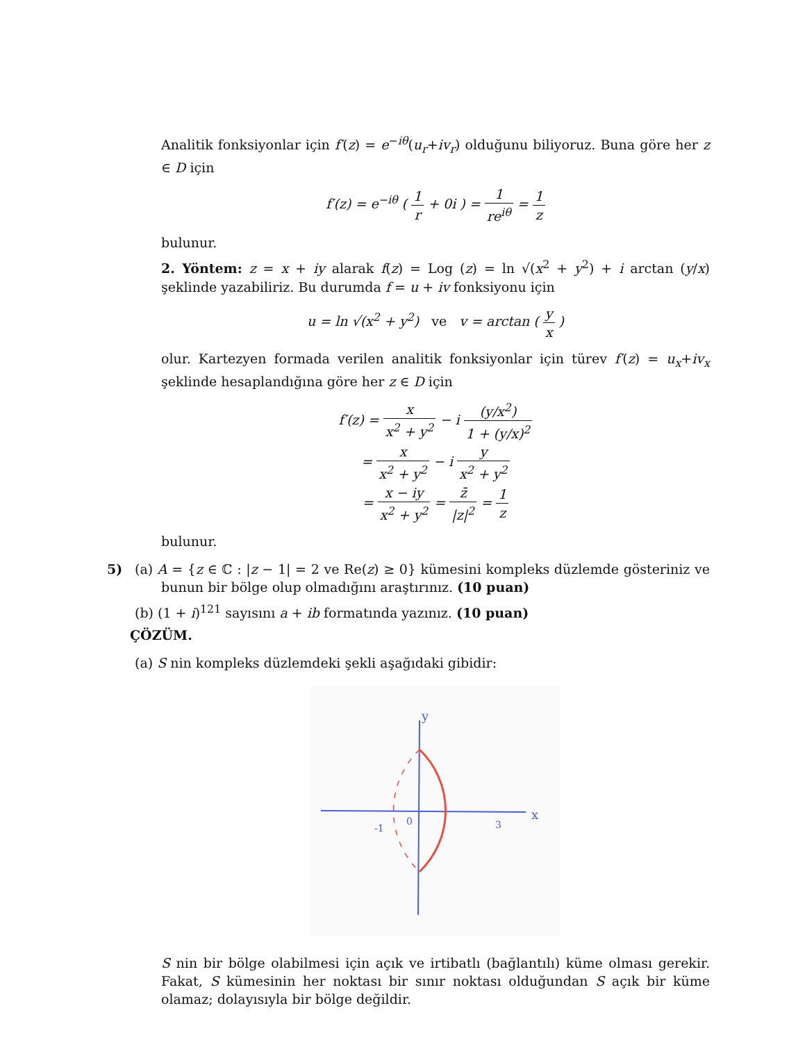Analitik fonksiyonlar için f′(z) = e<sup>−iθ</sup>(u<sub>r</sub>+iv<sub>r</sub>) olduğunu biliyoruz. Buna göre her z ∈ D için
f′(z) = e<sup>−iθ</sup> ( 1 r + 0i ) = 1 re<sup>iθ</sup> = 1 z
bulunur.
2. Yöntem: z = x + iy alarak f(z) = Log (z) = ln √(x<sup>2</sup> + y<sup>2</sup>) + i arctan (y/x) şeklinde yazabiliriz. Bu durumda f = u + iv fonksiyonu için
u = ln √(x<sup>2</sup> + y<sup>2</sup>) ve v = arctan ( y x )
olur. Kartezyen formada verilen analitik fonksiyonlar için türev f′(z) = u<sub>x</sub>+iv<sub>x</sub> şeklinde hesaplandığına göre her z ∈ D için
f′(z) = x x<sup>2</sup> + y<sup>2</sup> − i (y/x<sup>2</sup>) 1 + (y/x)<sup>2</sup>
= x x<sup>2</sup> + y<sup>2</sup> − i y x<sup>2</sup> + y<sup>2</sup>
= x − iy x<sup>2</sup> + y<sup>2</sup> = z̄ |z|<sup>2</sup> = 1 z
bulunur.
5) (a) A = {z ∈ ℂ : |z − 1| = 2 ve Re(z) ≥ 0} kümesini kompleks düzlemde gösteriniz ve bunun bir bölge olup olmadığını araştırınız. (10 puan)
(b) (1 + i)<sup>121</sup> sayısını a + ib formatında yazınız. (10 puan)
ÇÖZÜM.
(a) S nin kompleks düzlemdeki şekli aşağıdaki gibidir:
x
y
0
-1
3
S nin bir bölge olabilmesi için açık ve irtibatlı (bağlantılı) küme olması gerekir. Fakat, S kümesinin her noktası bir sınır noktası olduğundan S açık bir küme olamaz; dolayısıyla bir bölge değildir.